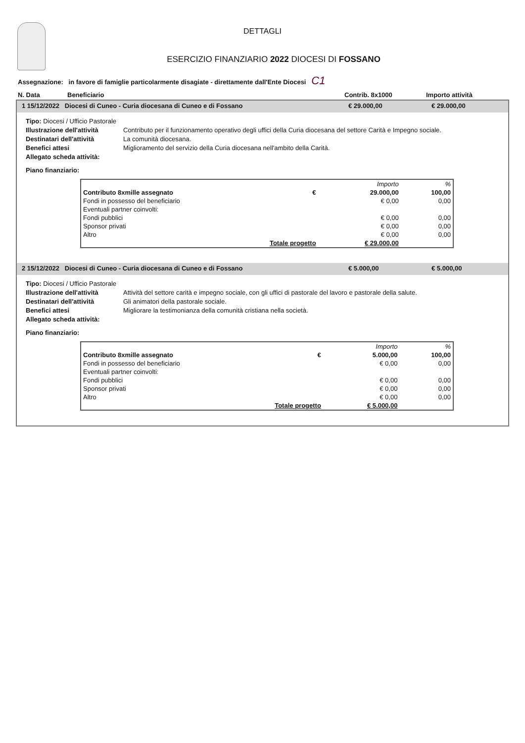DETTAGLI
ESERCIZIO FINANZIARIO 2022 DIOCESI DI FOSSANO
Assegnazione: in favore di famiglie particolarmente disagiate - direttamente dall'Ente Diocesi C1
N. Data Beneficiario Contrib. 8x1000 Importo attività
1 15/12/2022 Diocesi di Cuneo - Curia diocesana di Cuneo e di Fossano € 29.000,00 € 29.000,00
Tipo: Diocesi / Ufficio Pastorale
Illustrazione dell'attività Contributo per il funzionamento operativo degli uffici della Curia diocesana del settore Carità e Impegno sociale.
Destinatari dell'attività La comunità diocesana.
Benefici attesi Miglioramento del servizio della Curia diocesana nell'ambito della Carità.
Allegato scheda attività:
Piano finanziario:
| | | Importo | % |
| Contributo 8xmille assegnato | € | 29.000,00 | 100,00 |
| Fondi in possesso del beneficiario | | € 0,00 | 0,00 |
| Eventuali partner coinvolti: | | | |
| Fondi pubblici | | € 0,00 | 0,00 |
| Sponsor privati | | € 0,00 | 0,00 |
| Altro | | € 0,00 | 0,00 |
| Totale progetto | | € 29.000,00 | |
2 15/12/2022 Diocesi di Cuneo - Curia diocesana di Cuneo e di Fossano € 5.000,00 € 5.000,00
Tipo: Diocesi / Ufficio Pastorale
Illustrazione dell'attività Attività del settore carità e impegno sociale, con gli uffici di pastorale del lavoro e pastorale della salute.
Destinatari dell'attività Gli animatori della pastorale sociale.
Benefici attesi Migliorare la testimonianza della comunità cristiana nella società.
Allegato scheda attività:
Piano finanziario:
| | | Importo | % |
| Contributo 8xmille assegnato | € | 5.000,00 | 100,00 |
| Fondi in possesso del beneficiario | | € 0,00 | 0,00 |
| Eventuali partner coinvolti: | | | |
| Fondi pubblici | | € 0,00 | 0,00 |
| Sponsor privati | | € 0,00 | 0,00 |
| Altro | | € 0,00 | 0,00 |
| Totale progetto | | € 5.000,00 | |